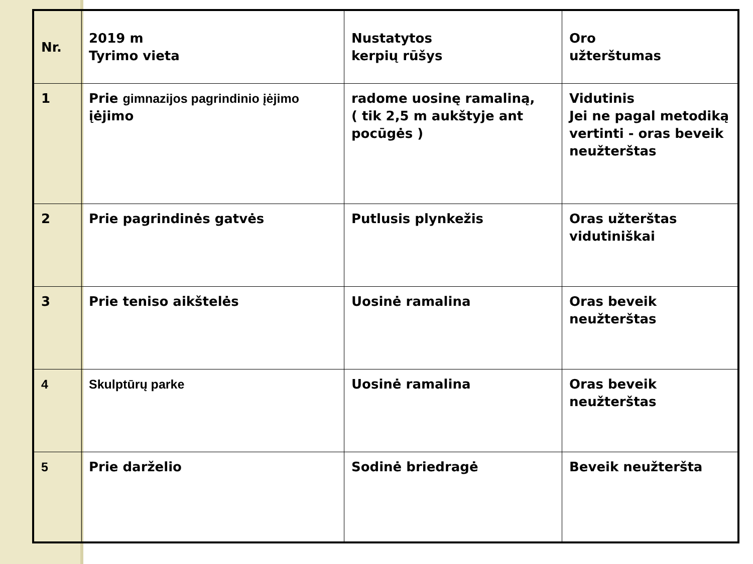| Nr. | 2019 m Tyrimo vieta | Nustatytos kerpių rūšys | Oro užterštumas |
| 1 | Prie gimnazijos pagrindinio įėjimo įėjimo | radome uosinę ramaliną, ( tik 2,5 m aukštyje ant pocūgės ) | Vidutinis Jei ne pagal metodiką vertinti - oras beveik neužterštas |
| 2 | Prie pagrindinės gatvės | Putlusis plynkežis | Oras užterštas vidutiniškai |
| 3 | Prie teniso aikštelės | Uosinė ramalina | Oras beveik neužterštas |
| 4 | Skulptūrų parke | Uosinė ramalina | Oras beveik neužterštas |
| 5 | Prie darželio | Sodinė briedragė | Beveik neužteršta |